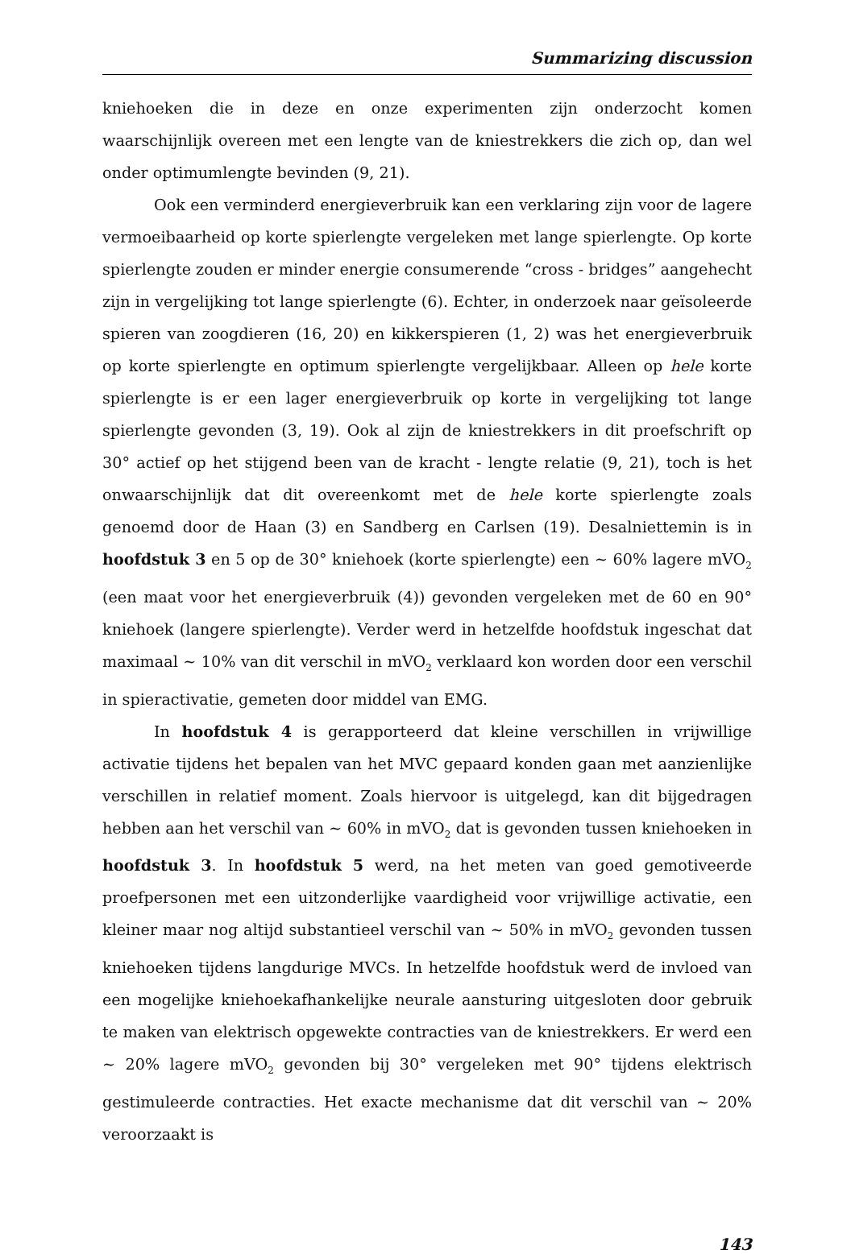Summarizing discussion
kniehoeken die in deze en onze experimenten zijn onderzocht komen waarschijnlijk overeen met een lengte van de kniestrekkers die zich op, dan wel onder optimumlengte bevinden (9, 21).
Ook een verminderd energieverbruik kan een verklaring zijn voor de lagere vermoeibaarheid op korte spierlengte vergeleken met lange spierlengte. Op korte spierlengte zouden er minder energie consumerende “cross - bridges” aangehecht zijn in vergelijking tot lange spierlengte (6). Echter, in onderzoek naar geïsoleerde spieren van zoogdieren (16, 20) en kikkerspieren (1, 2) was het energieverbruik op korte spierlengte en optimum spierlengte vergelijkbaar. Alleen op hele korte spierlengte is er een lager energieverbruik op korte in vergelijking tot lange spierlengte gevonden (3, 19). Ook al zijn de kniestrekkers in dit proefschrift op 30° actief op het stijgend been van de kracht - lengte relatie (9, 21), toch is het onwaarschijnlijk dat dit overeenkomt met de hele korte spierlengte zoals genoemd door de Haan (3) en Sandberg en Carlsen (19). Desalniettemin is in hoofdstuk 3 en 5 op de 30° kniehoek (korte spierlengte) een ~ 60% lagere mVO<sub>2</sub> (een maat voor het energieverbruik (4)) gevonden vergeleken met de 60 en 90° kniehoek (langere spierlengte). Verder werd in hetzelfde hoofdstuk ingeschat dat maximaal ~ 10% van dit verschil in mVO<sub>2</sub> verklaard kon worden door een verschil in spieractivatie, gemeten door middel van EMG.
In hoofdstuk 4 is gerapporteerd dat kleine verschillen in vrijwillige activatie tijdens het bepalen van het MVC gepaard konden gaan met aanzienlijke verschillen in relatief moment. Zoals hiervoor is uitgelegd, kan dit bijgedragen hebben aan het verschil van ~ 60% in mVO<sub>2</sub> dat is gevonden tussen kniehoeken in hoofdstuk 3. In hoofdstuk 5 werd, na het meten van goed gemotiveerde proefpersonen met een uitzonderlijke vaardigheid voor vrijwillige activatie, een kleiner maar nog altijd substantieel verschil van ~ 50% in mVO<sub>2</sub> gevonden tussen kniehoeken tijdens langdurige MVCs. In hetzelfde hoofdstuk werd de invloed van een mogelijke kniehoekafhankelijke neurale aansturing uitgesloten door gebruik te maken van elektrisch opgewekte contracties van de kniestrekkers. Er werd een ~ 20% lagere mVO<sub>2</sub> gevonden bij 30° vergeleken met 90° tijdens elektrisch gestimuleerde contracties. Het exacte mechanisme dat dit verschil van ~ 20% veroorzaakt is
143